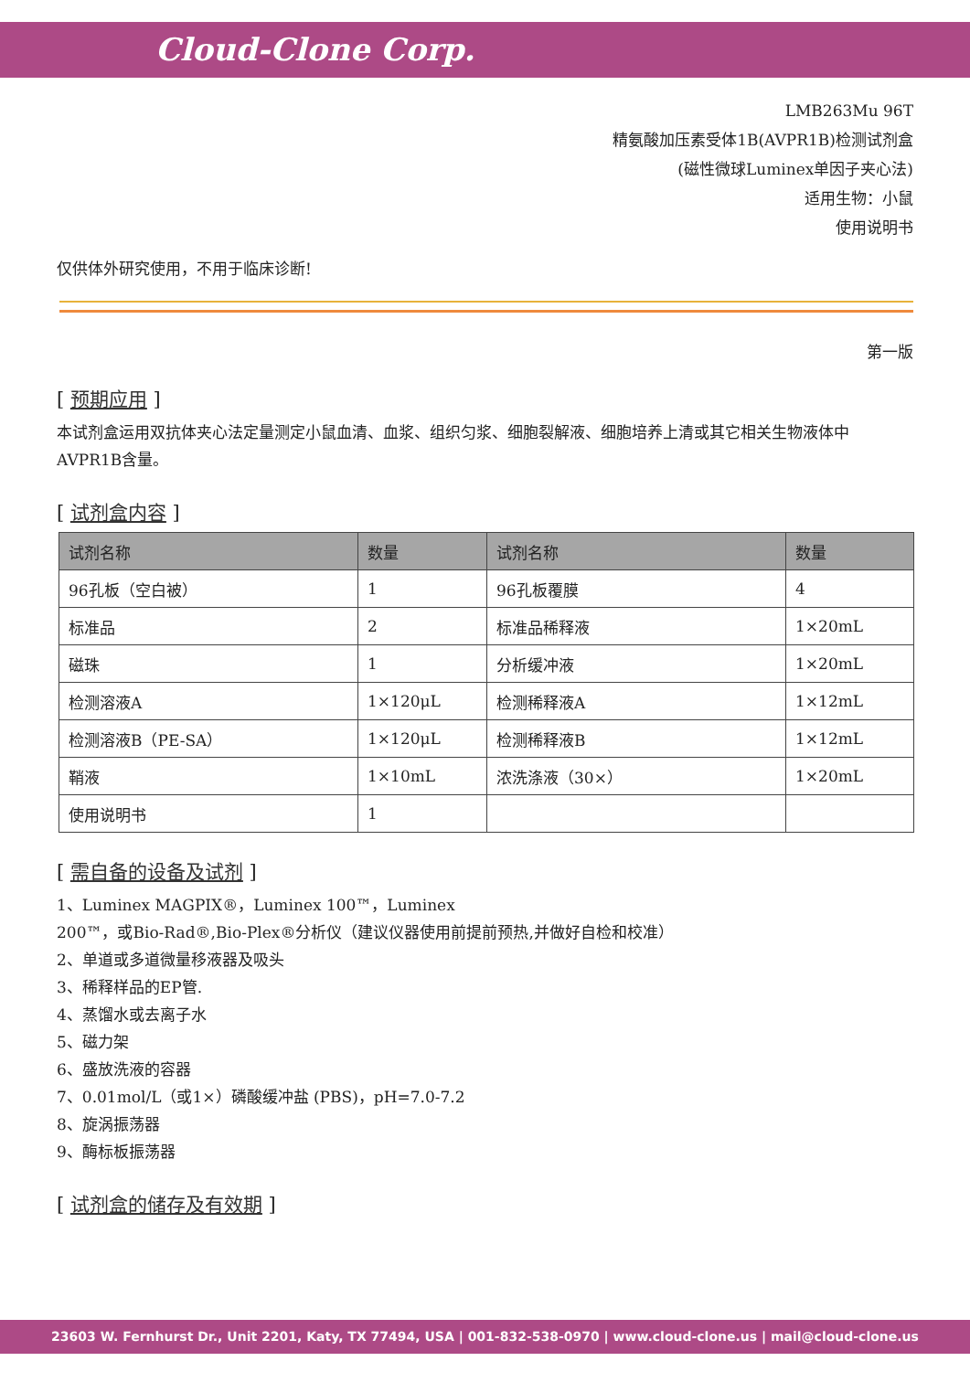Cloud-Clone Corp.
LMB263Mu 96T
精氨酸加压素受体1B(AVPR1B)检测试剂盒
(磁性微球Luminex单因子夹心法)
适用生物：小鼠
使用说明书
仅供体外研究使用，不用于临床诊断!
第一版
[ 预期应用 ]
本试剂盒运用双抗体夹心法定量测定小鼠血清、血浆、组织匀浆、细胞裂解液、细胞培养上清或其它相关生物液体中AVPR1B含量。
[ 试剂盒内容 ]
| 试剂名称 | 数量 | 试剂名称 | 数量 |
| --- | --- | --- | --- |
| 96孔板（空白被） | 1 | 96孔板覆膜 | 4 |
| 标准品 | 2 | 标准品稀释液 | 1×20mL |
| 磁珠 | 1 | 分析缓冲液 | 1×20mL |
| 检测溶液A | 1×120μL | 检测稀释液A | 1×12mL |
| 检测溶液B（PE-SA） | 1×120μL | 检测稀释液B | 1×12mL |
| 鞘液 | 1×10mL | 浓洗涤液（30×） | 1×20mL |
| 使用说明书 | 1 | | |
[ 需自备的设备及试剂 ]
1、Luminex MAGPIX®，Luminex 100™，Luminex
200™，或Bio-Rad®,Bio-Plex®分析仪（建议仪器使用前提前预热,并做好自检和校准）
2、单道或多道微量移液器及吸头
3、稀释样品的EP管.
4、蒸馏水或去离子水
5、磁力架
6、盛放洗液的容器
7、0.01mol/L（或1×）磷酸缓冲盐 (PBS)，pH=7.0-7.2
8、旋涡振荡器
9、酶标板振荡器
[ 试剂盒的储存及有效期 ]
23603 W. Fernhurst Dr., Unit 2201, Katy, TX 77494, USA | 001-832-538-0970 | www.cloud-clone.us | mail@cloud-clone.us